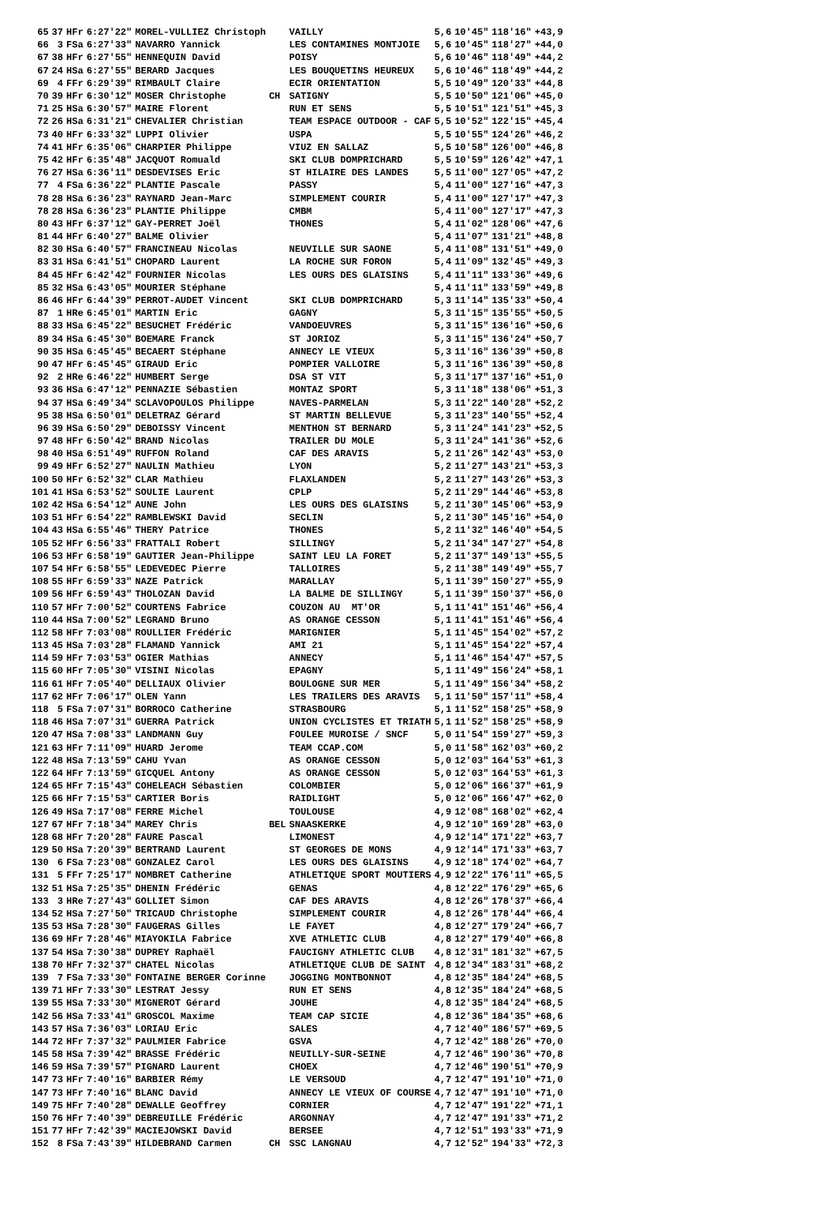| 65 | 37 | HFr | 6:27'22" | MOREL-VULLIEZ Christoph | | VAILLY | 5,6 | 10'45" | 118'16" | +43,9 |
| 66 | 3 | FSa | 6:27'33" | NAVARRO Yannick | | LES CONTAMINES MONTJOIE | 5,6 | 10'45" | 118'27" | +44,0 |
| 67 | 38 | HFr | 6:27'55" | HENNEQUIN David | | POISY | 5,6 | 10'46" | 118'49" | +44,2 |
| 67 | 24 | HSa | 6:27'55" | BERARD Jacques | | LES BOUQUETINS HEUREUX | 5,6 | 10'46" | 118'49" | +44,2 |
| 69 | 4 | FFr | 6:29'39" | RIMBAULT Claire | | ECIR ORIENTATION | 5,5 | 10'49" | 120'33" | +44,8 |
| 70 | 39 | HFr | 6:30'12" | MOSER Christophe | CH | SATIGNY | 5,5 | 10'50" | 121'06" | +45,0 |
| 71 | 25 | HSa | 6:30'57" | MAIRE Florent | | RUN ET SENS | 5,5 | 10'51" | 121'51" | +45,3 |
| 72 | 26 | HSa | 6:31'21" | CHEVALIER Christian | | TEAM ESPACE OUTDOOR - CAF | 5,5 | 10'52" | 122'15" | +45,4 |
| 73 | 40 | HFr | 6:33'32" | LUPPI Olivier | | USPA | 5,5 | 10'55" | 124'26" | +46,2 |
| 74 | 41 | HFr | 6:35'06" | CHARPIER Philippe | | VIUZ EN SALLAZ | 5,5 | 10'58" | 126'00" | +46,8 |
| 75 | 42 | HFr | 6:35'48" | JACQUOT Romuald | | SKI CLUB DOMPRICHARD | 5,5 | 10'59" | 126'42" | +47,1 |
| 76 | 27 | HSa | 6:36'11" | DESDEVISES Eric | | ST HILAIRE DES LANDES | 5,5 | 11'00" | 127'05" | +47,2 |
| 77 | 4 | FSa | 6:36'22" | PLANTIE Pascale | | PASSY | 5,4 | 11'00" | 127'16" | +47,3 |
| 78 | 28 | HSa | 6:36'23" | RAYNARD Jean-Marc | | SIMPLEMENT COURIR | 5,4 | 11'00" | 127'17" | +47,3 |
| 78 | 28 | HSa | 6:36'23" | PLANTIE Philippe | | CMBM | 5,4 | 11'00" | 127'17" | +47,3 |
| 80 | 43 | HFr | 6:37'12" | GAY-PERRET Joël | | THONES | 5,4 | 11'02" | 128'06" | +47,6 |
| 81 | 44 | HFr | 6:40'27" | BALME Olivier | | | 5,4 | 11'07" | 131'21" | +48,8 |
| 82 | 30 | HSa | 6:40'57" | FRANCINEAU Nicolas | | NEUVILLE SUR SAONE | 5,4 | 11'08" | 131'51" | +49,0 |
| 83 | 31 | HSa | 6:41'51" | CHOPARD Laurent | | LA ROCHE SUR FORON | 5,4 | 11'09" | 132'45" | +49,3 |
| 84 | 45 | HFr | 6:42'42" | FOURNIER Nicolas | | LES OURS DES GLAISINS | 5,4 | 11'11" | 133'36" | +49,6 |
| 85 | 32 | HSa | 6:43'05" | MOURIER Stéphane | | | 5,4 | 11'11" | 133'59" | +49,8 |
| 86 | 46 | HFr | 6:44'39" | PERROT-AUDET Vincent | | SKI CLUB DOMPRICHARD | 5,3 | 11'14" | 135'33" | +50,4 |
| 87 | 1 | HRe | 6:45'01" | MARTIN Eric | | GAGNY | 5,3 | 11'15" | 135'55" | +50,5 |
| 88 | 33 | HSa | 6:45'22" | BESUCHET Frédéric | | VANDOEUVRES | 5,3 | 11'15" | 136'16" | +50,6 |
| 89 | 34 | HSa | 6:45'30" | BOEMARE Franck | | ST JORIOZ | 5,3 | 11'15" | 136'24" | +50,7 |
| 90 | 35 | HSa | 6:45'45" | BECAERT Stéphane | | ANNECY LE VIEUX | 5,3 | 11'16" | 136'39" | +50,8 |
| 90 | 47 | HFr | 6:45'45" | GIRAUD Eric | | POMPIER VALLOIRE | 5,3 | 11'16" | 136'39" | +50,8 |
| 92 | 2 | HRe | 6:46'22" | HUMBERT Serge | | DSA ST VIT | 5,3 | 11'17" | 137'16" | +51,0 |
| 93 | 36 | HSa | 6:47'12" | PENNAZIE Sébastien | | MONTAZ SPORT | 5,3 | 11'18" | 138'06" | +51,3 |
| 94 | 37 | HSa | 6:49'34" | SCLAVOPOULOS Philippe | | NAVES-PARMELAN | 5,3 | 11'22" | 140'28" | +52,2 |
| 95 | 38 | HSa | 6:50'01" | DELETRAZ Gérard | | ST MARTIN BELLEVUE | 5,3 | 11'23" | 140'55" | +52,4 |
| 96 | 39 | HSa | 6:50'29" | DEBOISSY Vincent | | MENTHON ST BERNARD | 5,3 | 11'24" | 141'23" | +52,5 |
| 97 | 48 | HFr | 6:50'42" | BRAND Nicolas | | TRAILER DU MOLE | 5,3 | 11'24" | 141'36" | +52,6 |
| 98 | 40 | HSa | 6:51'49" | RUFFON Roland | | CAF DES ARAVIS | 5,2 | 11'26" | 142'43" | +53,0 |
| 99 | 49 | HFr | 6:52'27" | NAULIN Mathieu | | LYON | 5,2 | 11'27" | 143'21" | +53,3 |
| 100 | 50 | HFr | 6:52'32" | CLAR Mathieu | | FLAXLANDEN | 5,2 | 11'27" | 143'26" | +53,3 |
| 101 | 41 | HSa | 6:53'52" | SOULIE Laurent | | CPLP | 5,2 | 11'29" | 144'46" | +53,8 |
| 102 | 42 | HSa | 6:54'12" | AUNE John | | LES OURS DES GLAISINS | 5,2 | 11'30" | 145'06" | +53,9 |
| 103 | 51 | HFr | 6:54'22" | RAMBLEWSKI David | | SECLIN | 5,2 | 11'30" | 145'16" | +54,0 |
| 104 | 43 | HSa | 6:55'46" | THERY Patrice | | THONES | 5,2 | 11'32" | 146'40" | +54,5 |
| 105 | 52 | HFr | 6:56'33" | FRATTALI Robert | | SILLINGY | 5,2 | 11'34" | 147'27" | +54,8 |
| 106 | 53 | HFr | 6:58'19" | GAUTIER Jean-Philippe | | SAINT LEU LA FORET | 5,2 | 11'37" | 149'13" | +55,5 |
| 107 | 54 | HFr | 6:58'55" | LEDEVEDEC Pierre | | TALLOIRES | 5,2 | 11'38" | 149'49" | +55,7 |
| 108 | 55 | HFr | 6:59'33" | NAZE Patrick | | MARALLAY | 5,1 | 11'39" | 150'27" | +55,9 |
| 109 | 56 | HFr | 6:59'43" | THOLOZAN David | | LA BALME DE SILLINGY | 5,1 | 11'39" | 150'37" | +56,0 |
| 110 | 57 | HFr | 7:00'52" | COURTENS Fabrice | | COUZON AU MT'OR | 5,1 | 11'41" | 151'46" | +56,4 |
| 110 | 44 | HSa | 7:00'52" | LEGRAND Bruno | | AS ORANGE CESSON | 5,1 | 11'41" | 151'46" | +56,4 |
| 112 | 58 | HFr | 7:03'08" | ROULLIER Frédéric | | MARIGNIER | 5,1 | 11'45" | 154'02" | +57,2 |
| 113 | 45 | HSa | 7:03'28" | FLAMAND Yannick | | AMI 21 | 5,1 | 11'45" | 154'22" | +57,4 |
| 114 | 59 | HFr | 7:03'53" | OGIER Mathias | | ANNECY | 5,1 | 11'46" | 154'47" | +57,5 |
| 115 | 60 | HFr | 7:05'30" | VISINI Nicolas | | EPAGNY | 5,1 | 11'49" | 156'24" | +58,1 |
| 116 | 61 | HFr | 7:05'40" | DELLIAUX Olivier | | BOULOGNE SUR MER | 5,1 | 11'49" | 156'34" | +58,2 |
| 117 | 62 | HFr | 7:06'17" | OLEN Yann | | LES TRAILERS DES ARAVIS | 5,1 | 11'50" | 157'11" | +58,4 |
| 118 | 5 | FSa | 7:07'31" | BORROCO Catherine | | STRASBOURG | 5,1 | 11'52" | 158'25" | +58,9 |
| 118 | 46 | HSa | 7:07'31" | GUERRA Patrick | | UNION CYCLISTES ET TRIATH | 5,1 | 11'52" | 158'25" | +58,9 |
| 120 | 47 | HSa | 7:08'33" | LANDMANN Guy | | FOULEE MUROISE / SNCF | 5,0 | 11'54" | 159'27" | +59,3 |
| 121 | 63 | HFr | 7:11'09" | HUARD Jerome | | TEAM CCAP.COM | 5,0 | 11'58" | 162'03" | +60,2 |
| 122 | 48 | HSa | 7:13'59" | CAHU Yvan | | AS ORANGE CESSON | 5,0 | 12'03" | 164'53" | +61,3 |
| 122 | 64 | HFr | 7:13'59" | GICQUEL Antony | | AS ORANGE CESSON | 5,0 | 12'03" | 164'53" | +61,3 |
| 124 | 65 | HFr | 7:15'43" | COHELEACH Sébastien | | COLOMBIER | 5,0 | 12'06" | 166'37" | +61,9 |
| 125 | 66 | HFr | 7:15'53" | CARTIER Boris | | RAIDLIGHT | 5,0 | 12'06" | 166'47" | +62,0 |
| 126 | 49 | HSa | 7:17'08" | FERRE Michel | | TOULOUSE | 4,9 | 12'08" | 168'02" | +62,4 |
| 127 | 67 | HFr | 7:18'34" | MAREY Chris | BEL | SNAASKERKE | 4,9 | 12'10" | 169'28" | +63,0 |
| 128 | 68 | HFr | 7:20'28" | FAURE Pascal | | LIMONEST | 4,9 | 12'14" | 171'22" | +63,7 |
| 129 | 50 | HSa | 7:20'39" | BERTRAND Laurent | | ST GEORGES DE MONS | 4,9 | 12'14" | 171'33" | +63,7 |
| 130 | 6 | FSa | 7:23'08" | GONZALEZ Carol | | LES OURS DES GLAISINS | 4,9 | 12'18" | 174'02" | +64,7 |
| 131 | 5 | FFr | 7:25'17" | NOMBRET Catherine | | ATHLETIQUE SPORT MOUTIERS | 4,9 | 12'22" | 176'11" | +65,5 |
| 132 | 51 | HSa | 7:25'35" | DHENIN Frédéric | | GENAS | 4,8 | 12'22" | 176'29" | +65,6 |
| 133 | 3 | HRe | 7:27'43" | GOLLIET Simon | | CAF DES ARAVIS | 4,8 | 12'26" | 178'37" | +66,4 |
| 134 | 52 | HSa | 7:27'50" | TRICAUD Christophe | | SIMPLEMENT COURIR | 4,8 | 12'26" | 178'44" | +66,4 |
| 135 | 53 | HSa | 7:28'30" | FAUGERAS Gilles | | LE FAYET | 4,8 | 12'27" | 179'24" | +66,7 |
| 136 | 69 | HFr | 7:28'46" | MIAYOKILA Fabrice | | XVE ATHLETIC CLUB | 4,8 | 12'27" | 179'40" | +66,8 |
| 137 | 54 | HSa | 7:30'38" | DUPREY Raphaël | | FAUCIGNY ATHLETIC CLUB | 4,8 | 12'31" | 181'32" | +67,5 |
| 138 | 70 | HFr | 7:32'37" | CHATEL Nicolas | | ATHLETIQUE CLUB DE SAINT | 4,8 | 12'34" | 183'31" | +68,2 |
| 139 | 7 | FSa | 7:33'30" | FONTAINE BERGER Corinne | | JOGGING MONTBONNOT | 4,8 | 12'35" | 184'24" | +68,5 |
| 139 | 71 | HFr | 7:33'30" | LESTRAT Jessy | | RUN ET SENS | 4,8 | 12'35" | 184'24" | +68,5 |
| 139 | 55 | HSa | 7:33'30" | MIGNEROT Gérard | | JOUHE | 4,8 | 12'35" | 184'24" | +68,5 |
| 142 | 56 | HSa | 7:33'41" | GROSCOL Maxime | | TEAM CAP SICIE | 4,8 | 12'36" | 184'35" | +68,6 |
| 143 | 57 | HSa | 7:36'03" | LORIAU Eric | | SALES | 4,7 | 12'40" | 186'57" | +69,5 |
| 144 | 72 | HFr | 7:37'32" | PAULMIER Fabrice | | GSVA | 4,7 | 12'42" | 188'26" | +70,0 |
| 145 | 58 | HSa | 7:39'42" | BRASSE Frédéric | | NEUILLY-SUR-SEINE | 4,7 | 12'46" | 190'36" | +70,8 |
| 146 | 59 | HSa | 7:39'57" | PIGNARD Laurent | | CHOEX | 4,7 | 12'46" | 190'51" | +70,9 |
| 147 | 73 | HFr | 7:40'16" | BARBIER Rémy | | LE VERSOUD | 4,7 | 12'47" | 191'10" | +71,0 |
| 147 | 73 | HFr | 7:40'16" | BLANC David | | ANNECY LE VIEUX OF COURSE | 4,7 | 12'47" | 191'10" | +71,0 |
| 149 | 75 | HFr | 7:40'28" | DEWALLE Geoffrey | | CORNIER | 4,7 | 12'47" | 191'22" | +71,1 |
| 150 | 76 | HFr | 7:40'39" | DEBREUILLE Frédéric | | ARGONNAY | 4,7 | 12'47" | 191'33" | +71,2 |
| 151 | 77 | HFr | 7:42'39" | MACIEJOWSKI David | | BERSEE | 4,7 | 12'51" | 193'33" | +71,9 |
| 152 | 8 | FSa | 7:43'39" | HILDEBRAND Carmen | CH | SSC LANGNAU | 4,7 | 12'52" | 194'33" | +72,3 |